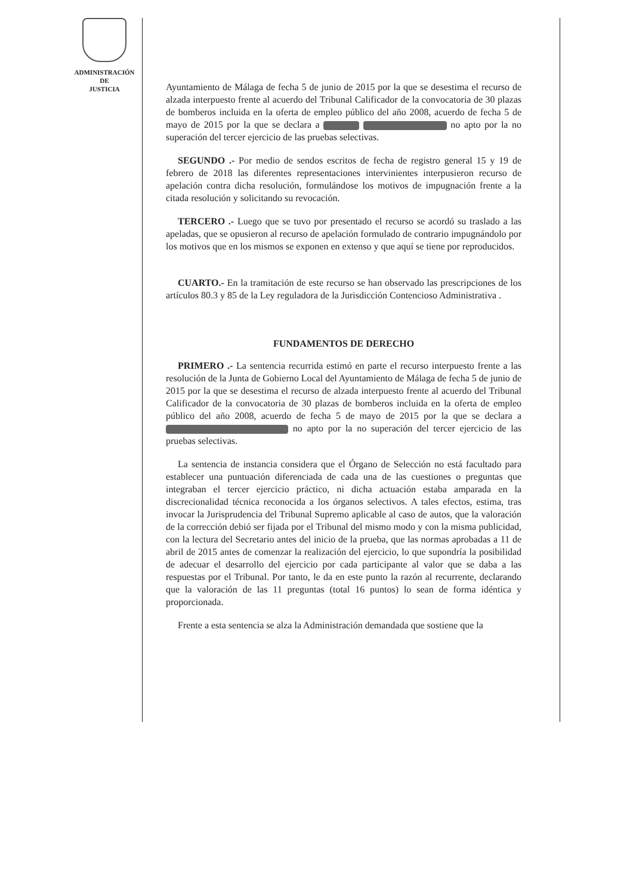ADMINISTRACIÓN
DE
JUSTICIA
Ayuntamiento de Málaga de fecha 5 de junio de 2015 por la que se desestima el recurso de alzada interpuesto frente al acuerdo del Tribunal Calificador de la convocatoria de 30 plazas de bomberos incluida en la oferta de empleo público del año 2008, acuerdo de fecha 5 de mayo de 2015 por la que se declara a no apto por la no superación del tercer ejercicio de las pruebas selectivas.
SEGUNDO .- Por medio de sendos escritos de fecha de registro general 15 y 19 de febrero de 2018 las diferentes representaciones intervinientes interpusieron recurso de apelación contra dicha resolución, formulándose los motivos de impugnación frente a la citada resolución y solicitando su revocación.
TERCERO .- Luego que se tuvo por presentado el recurso se acordó su traslado a las apeladas, que se opusieron al recurso de apelación formulado de contrario impugnándolo por los motivos que en los mismos se exponen en extenso y que aquí se tiene por reproducidos.
CUARTO.- En la tramitación de este recurso se han observado las prescripciones de los artículos 80.3 y 85 de la Ley reguladora de la Jurisdicción Contencioso Administrativa .
FUNDAMENTOS DE DERECHO
PRIMERO .- La sentencia recurrida estimó en parte el recurso interpuesto frente a las resolución de la Junta de Gobierno Local del Ayuntamiento de Málaga de fecha 5 de junio de 2015 por la que se desestima el recurso de alzada interpuesto frente al acuerdo del Tribunal Calificador de la convocatoria de 30 plazas de bomberos incluida en la oferta de empleo público del año 2008, acuerdo de fecha 5 de mayo de 2015 por la que se declara a no apto por la no superación del tercer ejercicio de las pruebas selectivas.
La sentencia de instancia considera que el Órgano de Selección no está facultado para establecer una puntuación diferenciada de cada una de las cuestiones o preguntas que integraban el tercer ejercicio práctico, ni dicha actuación estaba amparada en la discrecionalidad técnica reconocida a los órganos selectivos. A tales efectos, estima, tras invocar la Jurisprudencia del Tribunal Supremo aplicable al caso de autos, que la valoración de la corrección debió ser fijada por el Tribunal del mismo modo y con la misma publicidad, con la lectura del Secretario antes del inicio de la prueba, que las normas aprobadas a 11 de abril de 2015 antes de comenzar la realización del ejercicio, lo que supondría la posibilidad de adecuar el desarrollo del ejercicio por cada participante al valor que se daba a las respuestas por el Tribunal. Por tanto, le da en este punto la razón al recurrente, declarando que la valoración de las 11 preguntas (total 16 puntos) lo sean de forma idéntica y proporcionada.
Frente a esta sentencia se alza la Administración demandada que sostiene que la